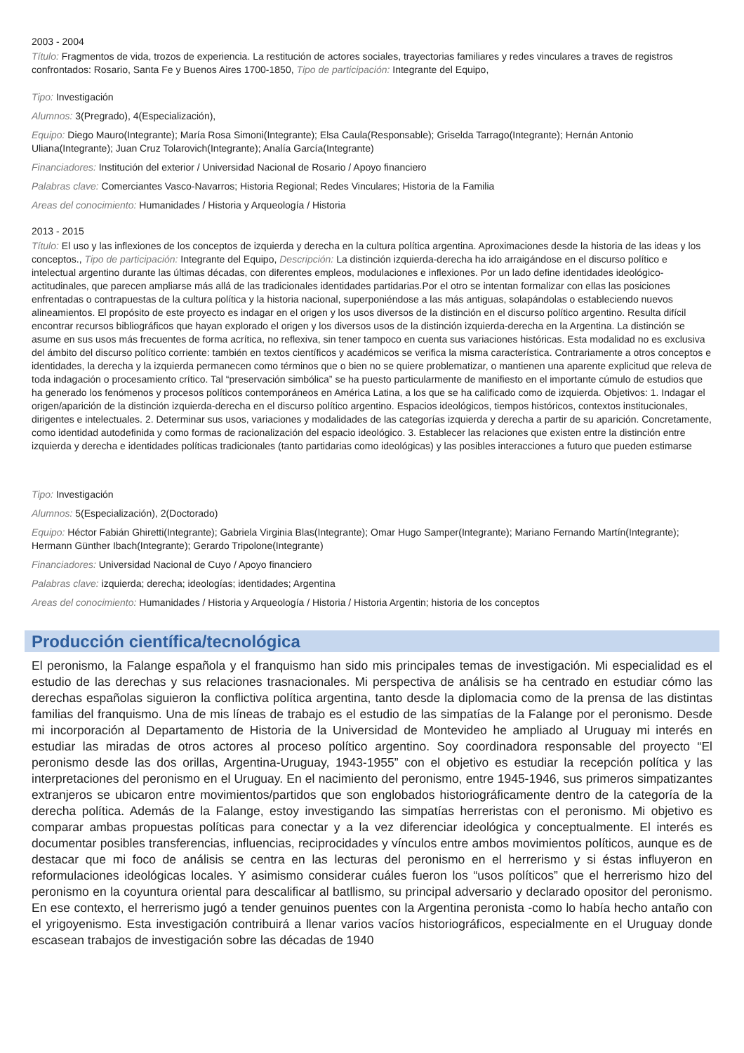2003 - 2004
Título: Fragmentos de vida, trozos de experiencia. La restitución de actores sociales, trayectorias familiares y redes vinculares a traves de registros confrontados: Rosario, Santa Fe y Buenos Aires 1700-1850, Tipo de participación: Integrante del Equipo,
Tipo: Investigación
Alumnos: 3(Pregrado), 4(Especialización),
Equipo: Diego Mauro(Integrante); María Rosa Simoni(Integrante); Elsa Caula(Responsable); Griselda Tarrago(Integrante); Hernán Antonio Uliana(Integrante); Juan Cruz Tolarovich(Integrante); Analía García(Integrante)
Financiadores: Institución del exterior / Universidad Nacional de Rosario / Apoyo financiero
Palabras clave: Comerciantes Vasco-Navarros; Historia Regional; Redes Vinculares; Historia de la Familia
Areas del conocimiento: Humanidades / Historia y Arqueología / Historia
2013 - 2015
Título: El uso y las inflexiones de los conceptos de izquierda y derecha en la cultura política argentina. Aproximaciones desde la historia de las ideas y los conceptos., Tipo de participación: Integrante del Equipo, Descripción: La distinción izquierda-derecha ha ido arraigándose en el discurso político e intelectual argentino durante las últimas décadas, con diferentes empleos, modulaciones e inflexiones. Por un lado define identidades ideológico-actitudinales, que parecen ampliarse más allá de las tradicionales identidades partidarias.Por el otro se intentan formalizar con ellas las posiciones enfrentadas o contrapuestas de la cultura política y la historia nacional, superponiéndose a las más antiguas, solapándolas o estableciendo nuevos alineamientos. El propósito de este proyecto es indagar en el origen y los usos diversos de la distinción en el discurso político argentino. Resulta difícil encontrar recursos bibliográficos que hayan explorado el origen y los diversos usos de la distinción izquierda-derecha en la Argentina. La distinción se asume en sus usos más frecuentes de forma acrítica, no reflexiva, sin tener tampoco en cuenta sus variaciones históricas. Esta modalidad no es exclusiva del ámbito del discurso político corriente: también en textos científicos y académicos se verifica la misma característica. Contrariamente a otros conceptos e identidades, la derecha y la izquierda permanecen como términos que o bien no se quiere problematizar, o mantienen una aparente explicitud que releva de toda indagación o procesamiento crítico. Tal “preservación simbólica” se ha puesto particularmente de manifiesto en el importante cúmulo de estudios que ha generado los fenómenos y procesos políticos contemporáneos en América Latina, a los que se ha calificado como de izquierda. Objetivos: 1. Indagar el origen/aparición de la distinción izquierda-derecha en el discurso político argentino. Espacios ideológicos, tiempos históricos, contextos institucionales, dirigentes e intelectuales. 2. Determinar sus usos, variaciones y modalidades de las categorías izquierda y derecha a partir de su aparición. Concretamente, como identidad autodefinida y como formas de racionalización del espacio ideológico. 3. Establecer las relaciones que existen entre la distinción entre izquierda y derecha e identidades políticas tradicionales (tanto partidarias como ideológicas) y las posibles interacciones a futuro que pueden estimarse
Tipo: Investigación
Alumnos: 5(Especialización), 2(Doctorado)
Equipo: Héctor Fabián Ghiretti(Integrante); Gabriela Virginia Blas(Integrante); Omar Hugo Samper(Integrante); Mariano Fernando Martín(Integrante); Hermann Günther Ibach(Integrante); Gerardo Tripolone(Integrante)
Financiadores: Universidad Nacional de Cuyo / Apoyo financiero
Palabras clave: izquierda; derecha; ideologías; identidades; Argentina
Areas del conocimiento: Humanidades / Historia y Arqueología / Historia / Historia Argentin; historia de los conceptos
Producción científica/tecnológica
El peronismo, la Falange española y el franquismo han sido mis principales temas de investigación. Mi especialidad es el estudio de las derechas y sus relaciones trasnacionales. Mi perspectiva de análisis se ha centrado en estudiar cómo las derechas españolas siguieron la conflictiva política argentina, tanto desde la diplomacia como de la prensa de las distintas familias del franquismo. Una de mis líneas de trabajo es el estudio de las simpatías de la Falange por el peronismo. Desde mi incorporación al Departamento de Historia de la Universidad de Montevideo he ampliado al Uruguay mi interés en estudiar las miradas de otros actores al proceso político argentino. Soy coordinadora responsable del proyecto “El peronismo desde las dos orillas, Argentina-Uruguay, 1943-1955” con el objetivo es estudiar la recepción política y las interpretaciones del peronismo en el Uruguay. En el nacimiento del peronismo, entre 1945-1946, sus primeros simpatizantes extranjeros se ubicaron entre movimientos/partidos que son englobados historiográficamente dentro de la categoría de la derecha política. Además de la Falange, estoy investigando las simpatías herreristas con el peronismo. Mi objetivo es comparar ambas propuestas políticas para conectar y a la vez diferenciar ideológica y conceptualmente. El interés es documentar posibles transferencias, influencias, reciprocidades y vínculos entre ambos movimientos políticos, aunque es de destacar que mi foco de análisis se centra en las lecturas del peronismo en el herrerismo y si éstas influyeron en reformulaciones ideológicas locales. Y asimismo considerar cuáles fueron los “usos políticos” que el herrerismo hizo del peronismo en la coyuntura oriental para descalificar al batllismo, su principal adversario y declarado opositor del peronismo. En ese contexto, el herrerismo jugó a tender genuinos puentes con la Argentina peronista -como lo había hecho antaño con el yrigoyenismo. Esta investigación contribuirá a llenar varios vacíos historiográficos, especialmente en el Uruguay donde escasean trabajos de investigación sobre las décadas de 1940